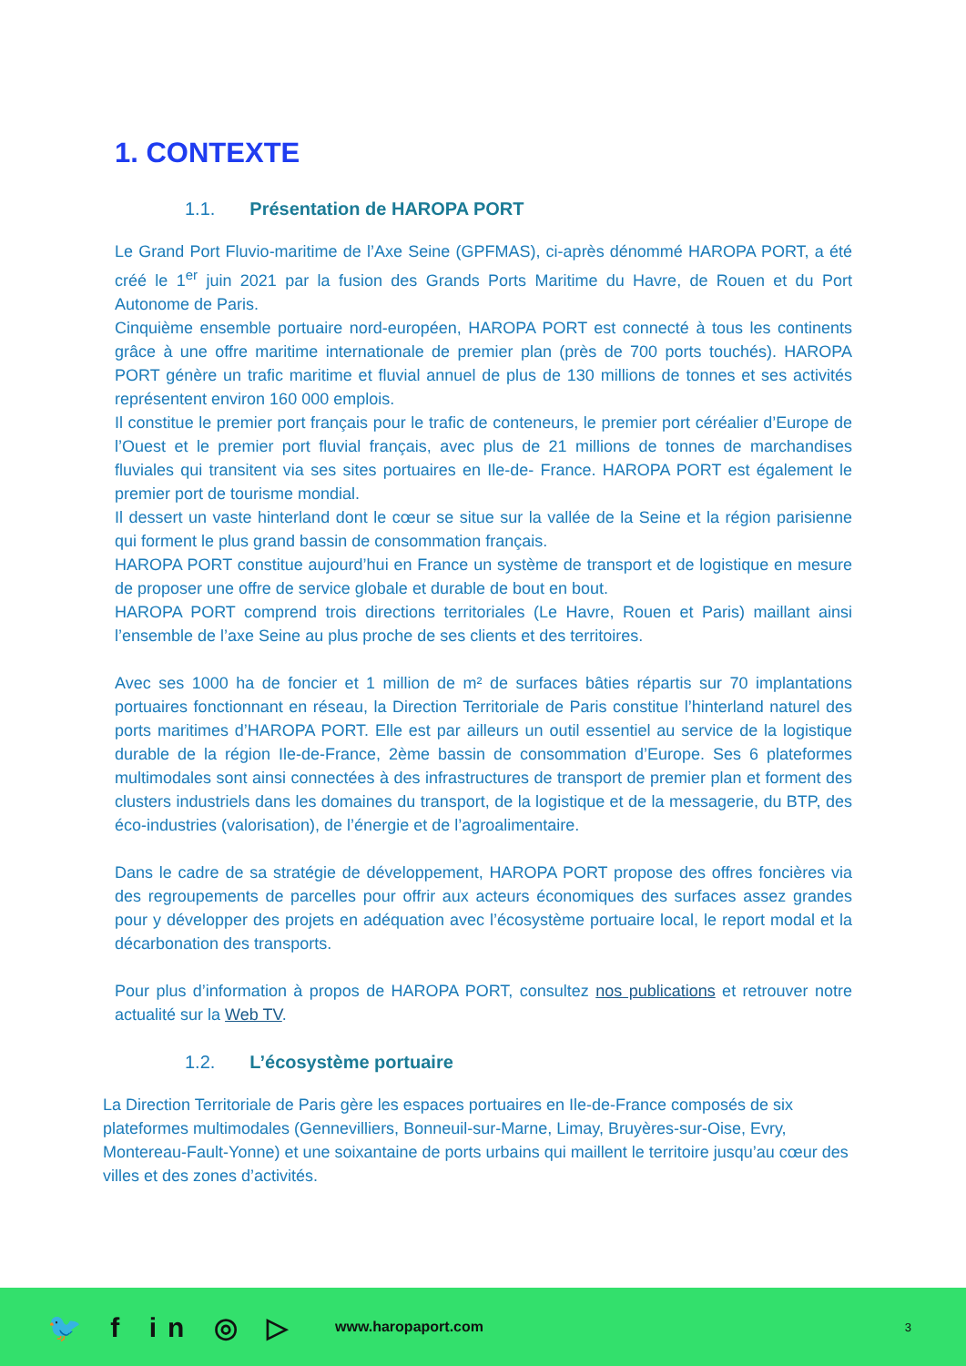1. CONTEXTE
1.1. Présentation de HAROPA PORT
Le Grand Port Fluvio-maritime de l’Axe Seine (GPFMAS), ci-après dénommé HAROPA PORT, a été créé le 1<sup>er</sup> juin 2021 par la fusion des Grands Ports Maritime du Havre, de Rouen et du Port Autonome de Paris.
Cinquième ensemble portuaire nord-européen, HAROPA PORT est connecté à tous les continents grâce à une offre maritime internationale de premier plan (près de 700 ports touchés). HAROPA PORT génère un trafic maritime et fluvial annuel de plus de 130 millions de tonnes et ses activités représentent environ 160 000 emplois.
Il constitue le premier port français pour le trafic de conteneurs, le premier port céréalier d’Europe de l’Ouest et le premier port fluvial français, avec plus de 21 millions de tonnes de marchandises fluviales qui transitent via ses sites portuaires en Ile-de- France. HAROPA PORT est également le premier port de tourisme mondial.
Il dessert un vaste hinterland dont le cœur se situe sur la vallée de la Seine et la région parisienne qui forment le plus grand bassin de consommation français.
HAROPA PORT constitue aujourd’hui en France un système de transport et de logistique en mesure de proposer une offre de service globale et durable de bout en bout.
HAROPA PORT comprend trois directions territoriales (Le Havre, Rouen et Paris) maillant ainsi l’ensemble de l’axe Seine au plus proche de ses clients et des territoires.
Avec ses 1000 ha de foncier et 1 million de m² de surfaces bâties répartis sur 70 implantations portuaires fonctionnant en réseau, la Direction Territoriale de Paris constitue l’hinterland naturel des ports maritimes d’HAROPA PORT. Elle est par ailleurs un outil essentiel au service de la logistique durable de la région Ile-de-France, 2ème bassin de consommation d’Europe. Ses 6 plateformes multimodales sont ainsi connectées à des infrastructures de transport de premier plan et forment des clusters industriels dans les domaines du transport, de la logistique et de la messagerie, du BTP, des éco-industries (valorisation), de l’énergie et de l’agroalimentaire.
Dans le cadre de sa stratégie de développement, HAROPA PORT propose des offres foncières via des regroupements de parcelles pour offrir aux acteurs économiques des surfaces assez grandes pour y développer des projets en adéquation avec l’écosystème portuaire local, le report modal et la décarbonation des transports.
Pour plus d’information à propos de HAROPA PORT, consultez nos publications et retrouver notre actualité sur la Web TV.
1.2. L’écosystème portuaire
La Direction Territoriale de Paris gère les espaces portuaires en Ile-de-France composés de six plateformes multimodales (Gennevilliers, Bonneuil-sur-Marne, Limay, Bruyères-sur-Oise, Evry, Montereau-Fault-Yonne) et une soixantaine de ports urbains qui maillent le territoire jusqu’au cœur des villes et des zones d’activités.
🐦 f in ◎ ▷ www.haropaport.com 3